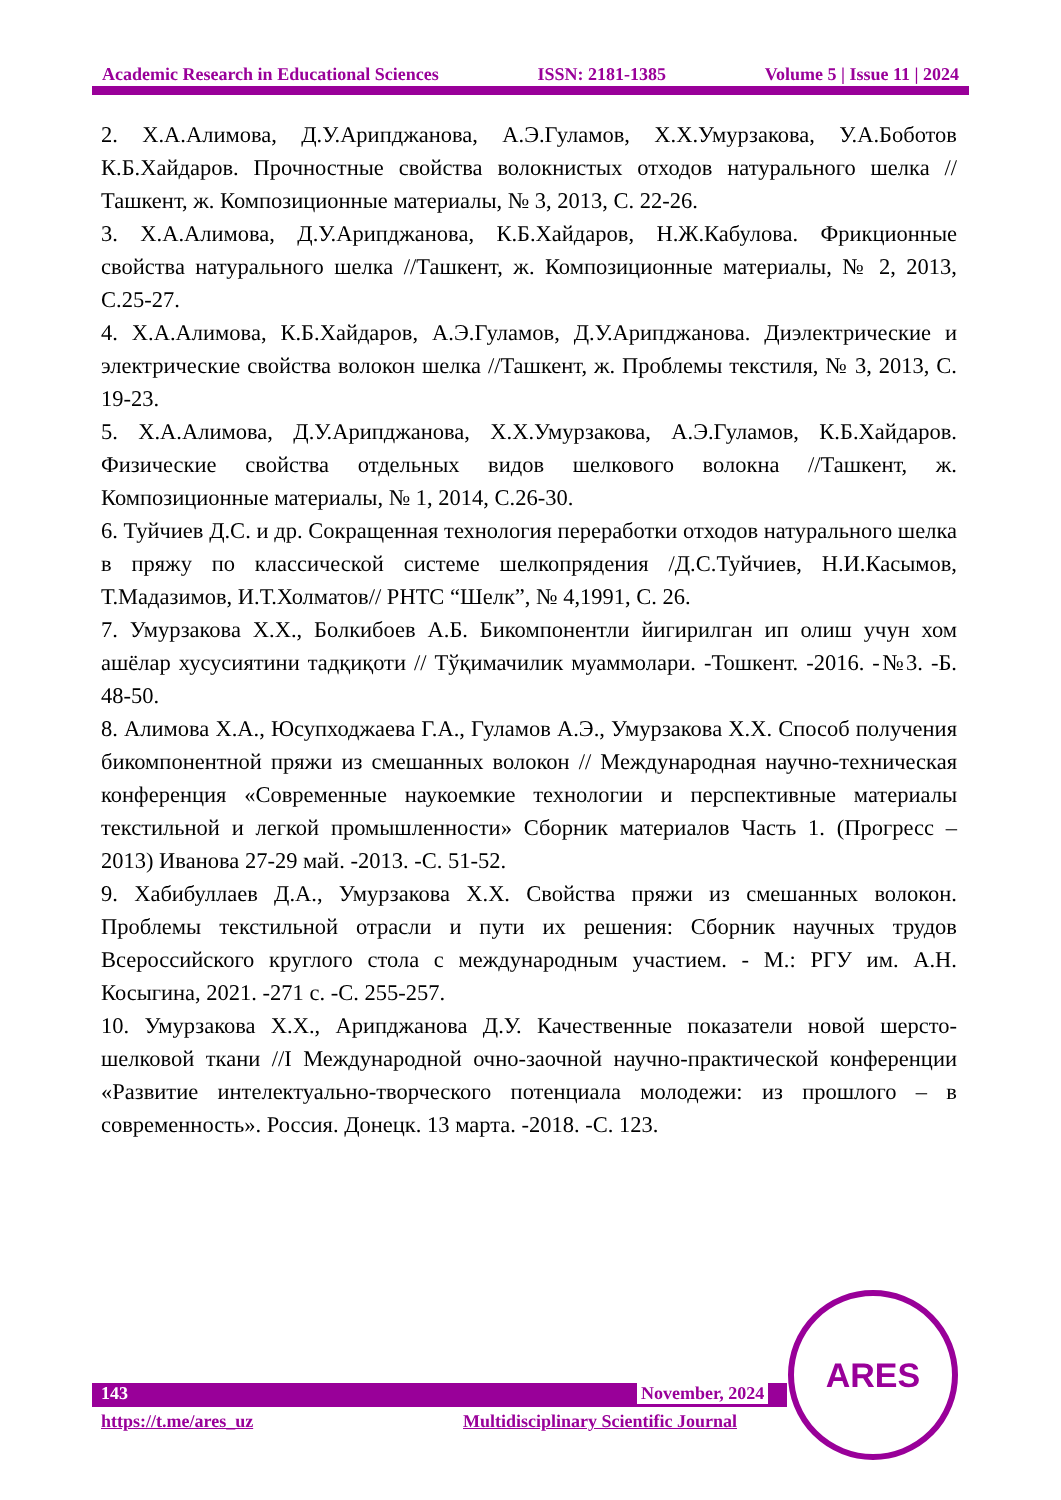Academic Research in Educational Sciences ISSN: 2181-1385 Volume 5 | Issue 11 | 2024
2. Х.А.Алимова, Д.У.Арипджанова, А.Э.Гуламов, Х.Х.Умурзакова, У.А.Боботов К.Б.Хайдаров. Прочностные свойства волокнистых отходов натурального шелка //Ташкент, ж. Композиционные материалы, № 3, 2013, С. 22-26.
3. Х.А.Алимова, Д.У.Арипджанова, К.Б.Хайдаров, Н.Ж.Кабулова. Фрикционные свойства натурального шелка //Ташкент, ж. Композиционные материалы, № 2, 2013, С.25-27.
4. Х.А.Алимова, К.Б.Хайдаров, А.Э.Гуламов, Д.У.Арипджанова. Диэлектрические и электрические свойства волокон шелка //Ташкент, ж. Проблемы текстиля, № 3, 2013, С. 19-23.
5. Х.А.Алимова, Д.У.Арипджанова, Х.Х.Умурзакова, А.Э.Гуламов, К.Б.Хайдаров. Физические свойства отдельных видов шелкового волокна //Ташкент, ж. Композиционные материалы, № 1, 2014, С.26-30.
6. Туйчиев Д.С. и др. Сокращенная технология переработки отходов натурального шелка в пряжу по классической системе шелкопрядения /Д.С.Туйчиев, Н.И.Касымов, Т.Мадазимов, И.Т.Холматов// РНТС “Шелк”, № 4,1991, С. 26.
7. Умурзакова Х.Х., Болкибоев А.Б. Бикомпонентли йигирилган ип олиш учун хом ашёлар хусусиятини тадқиқоти // Тўқимачилик муаммолари. -Тошкент. -2016. -№3. -Б. 48-50.
8. Алимова Х.А., Юсупходжаева Г.А., Гуламов А.Э., Умурзакова Х.Х. Способ получения бикомпонентной пряжи из смешанных волокон // Международная научно-техническая конференция «Современные наукоемкие технологии и перспективные материалы текстильной и легкой промышленности» Сборник материалов Часть 1. (Прогресс – 2013) Иванова 27-29 май. -2013. -С. 51-52.
9. Хабибуллаев Д.А., Умурзакова Х.Х. Свойства пряжи из смешанных волокон. Проблемы текстильной отрасли и пути их решения: Сборник научных трудов Всероссийского круглого стола с международным участием. - М.: РГУ им. А.Н. Косыгина, 2021. -271 с. -С. 255-257.
10. Умурзакова Х.Х., Арипджанова Д.У. Качественные показатели новой шерсто-шелковой ткани //I Международной очно-заочной научно-практической конференции «Развитие интелектуально-творческого потенциала молодежи: из прошлого – в современность». Россия. Донецк. 13 марта. -2018. -С. 123.
143 November, 2024
https://t.me/ares_uz
Multidisciplinary Scientific Journal
ARES